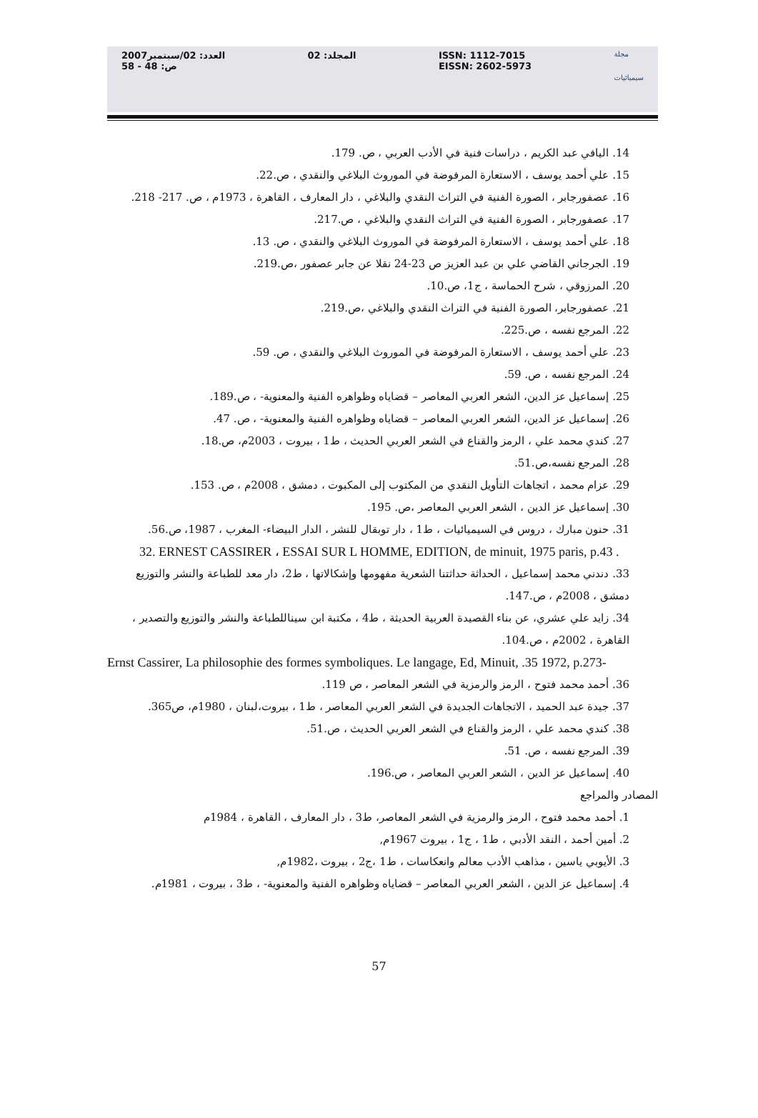العدد: 02/سبتمبر2007
ص: 48 - 58
المجلد: 02 ISSN: 1112-7015
EISSN: 2602-5973
مجلة
سيميائيات
14. اليافي عبد الكريم ، دراسات فنية في الأدب العربي ، ص. 179.
15. علي أحمد يوسف ، الاستعارة المرفوضة في الموروث البلاغي والنقدي ، ص.22.
16. عصفورجابر ، الصورة الفنية في التراث النقدي والبلاغي ، دار المعارف ، القاهرة ، 1973م ، ص. 217- 218.
17. عصفورجابر ، الصورة الفنية في التراث النقدي والبلاغي ، ص.217.
18. علي أحمد يوسف ، الاستعارة المرفوضة في الموروث البلاغي والنقدي ، ص. 13.
19. الجرجاني القاضي علي بن عبد العزيز ص 23-24 نقلا عن جابر عصفور ،ص.219.
20. المرزوقي ، شرح الحماسة ، ج1، ص.10.
21. عصفورجابر، الصورة الفنية في التراث النقدي والبلاغي ،ص.219.
22. المرجع نفسه ، ص.225.
23. علي أحمد يوسف ، الاستعارة المرفوضة في الموروث البلاغي والنقدي ، ص. 59.
24. المرجع نفسه ، ص. 59.
25. إسماعيل عز الدين، الشعر العربي المعاصر – قضاياه وظواهره الفنية والمعنوية- ، ص.189.
26. إسماعيل عز الدين، الشعر العربي المعاصر – قضاياه وظواهره الفنية والمعنوية- ، ص. 47.
27. كندي محمد علي ، الرمز والقناع في الشعر العربي الحديث ، ط1 ، بيروت ، 2003م، ص.18.
28. المرجع نفسه،ص.51.
29. عزام محمد ، اتجاهات التأويل النقدي من المكتوب إلى المكبوت ، دمشق ، 2008م ، ص. 153.
30. إسماعيل عز الدين ، الشعر العربي المعاصر ،ص. 195.
31. حنون مبارك ، دروس في السيميائيات ، ط1 ، دار توبقال للنشر ، الدار البيضاء- المغرب ، 1987، ص.56.
32. ERNEST CASSIRER ، ESSAI SUR L HOMME, EDITION, de minuit, 1975 paris, p.43 .
33. دندني محمد إسماعيل ، الحداثة حداثتنا الشعرية مفهومها وإشكالاتها ، ط2، دار معد للطباعة والنشر والتوزيع دمشق ، 2008م ، ص.147.
34. زايد علي عشري، عن بناء القصيدة العربية الحديثة ، ط4 ، مكتبة ابن سيناللطباعة والنشر والتوزيع والتصدير ، القاهرة ، 2002م ، ص.104.
Ernst Cassirer, La philosophie des formes symboliques. Le langage, Ed, Minuit, .35 1972, p.273-
36. أحمد محمد فتوح ، الرمز والرمزية في الشعر المعاصر ، ص 119.
37. جيدة عبد الحميد ، الاتجاهات الجديدة في الشعر العربي المعاصر ، ط1 ، بيروت،لبنان ، 1980م، ص365.
38. كندي محمد علي ، الرمز والقناع في الشعر العربي الحديث ، ص.51.
39. المرجع نفسه ، ص. 51.
40. إسماعيل عز الدين ، الشعر العربي المعاصر ، ص.196.
المصادر والمراجع
1. أحمد محمد فتوح ، الرمز والرمزية في الشعر المعاصر، ط3 ، دار المعارف ، القاهرة ، 1984م
2. أمين أحمد ، النقد الأدبي ، ط1 ، ج1 ، بيروت 1967م,
3. الأيوبي ياسين ، مذاهب الأدب معالم وانعكاسات ، ط1 ،ج2 ، بيروت ،1982م,
4. إسماعيل عز الدين ، الشعر العربي المعاصر – قضاياه وظواهره الفنية والمعنوية- ، ط3 ، بيروت ، 1981م.
57